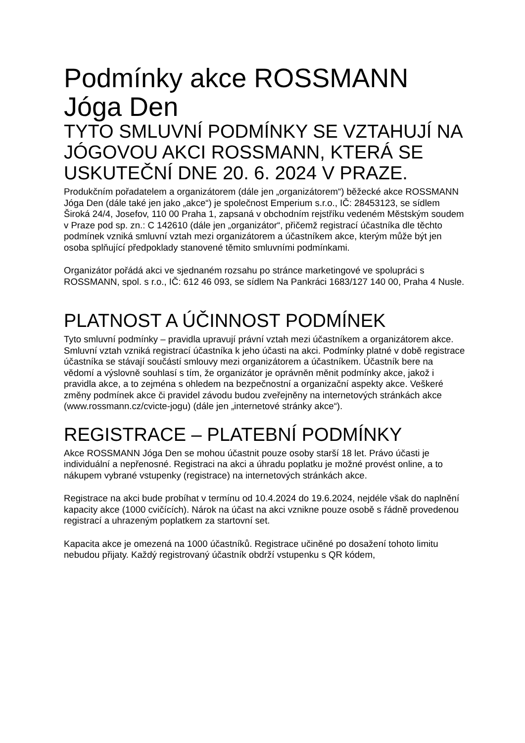Podmínky akce ROSSMANN Jóga Den
TYTO SMLUVNÍ PODMÍNKY SE VZTAHUJÍ NA JÓGOVOU AKCI ROSSMANN, KTERÁ SE USKUTEČNÍ DNE 20. 6. 2024 V PRAZE.
Produkčním pořadatelem a organizátorem (dále jen „organizátorem“) běžecké akce ROSSMANN Jóga Den (dále také jen jako „akce“) je společnost Emperium s.r.o., IČ: 28453123, se sídlem Široká 24/4, Josefov, 110 00 Praha 1, zapsaná v obchodním rejstříku vedeném Městským soudem v Praze pod sp. zn.: C 142610 (dále jen „organizátor“, přičemž registrací účastníka dle těchto podmínek vzniká smluvní vztah mezi organizátorem a účastníkem akce, kterým může být jen osoba splňující předpoklady stanovené těmito smluvními podmínkami.
Organizátor pořádá akci ve sjednaném rozsahu po stránce marketingové ve spolupráci s ROSSMANN, spol. s r.o., IČ: 612 46 093, se sídlem Na Pankráci 1683/127 140 00, Praha 4 Nusle.
PLATNOST A ÚČINNOST PODMÍNEK
Tyto smluvní podmínky – pravidla upravují právní vztah mezi účastníkem a organizátorem akce. Smluvní vztah vzniká registrací účastníka k jeho účasti na akci. Podmínky platné v době registrace účastníka se stávají součástí smlouvy mezi organizátorem a účastníkem. Účastník bere na vědomí a výslovně souhlasí s tím, že organizátor je oprávněn měnit podmínky akce, jakož i pravidla akce, a to zejména s ohledem na bezpečnostní a organizační aspekty akce. Veškeré změny podmínek akce či pravidel závodu budou zveřejněny na internetových stránkách akce (www.rossmann.cz/cvicte-jogu) (dále jen „internetové stránky akce“).
REGISTRACE – PLATEBNÍ PODMÍNKY
Akce ROSSMANN Jóga Den se mohou účastnit pouze osoby starší 18 let. Právo účasti je individuální a nepřenosné. Registraci na akci a úhradu poplatku je možné provést online, a to nákupem vybrané vstupenky (registrace) na internetových stránkách akce.
Registrace na akci bude probíhat v termínu od 10.4.2024 do 19.6.2024, nejdéle však do naplnění kapacity akce (1000 cvičících). Nárok na účast na akci vznikne pouze osobě s řádně provedenou registrací a uhrazeným poplatkem za startovní set.
Kapacita akce je omezená na 1000 účastníků. Registrace učiněné po dosažení tohoto limitu nebudou přijaty. Každý registrovaný účastník obdrží vstupenku s QR kódem,